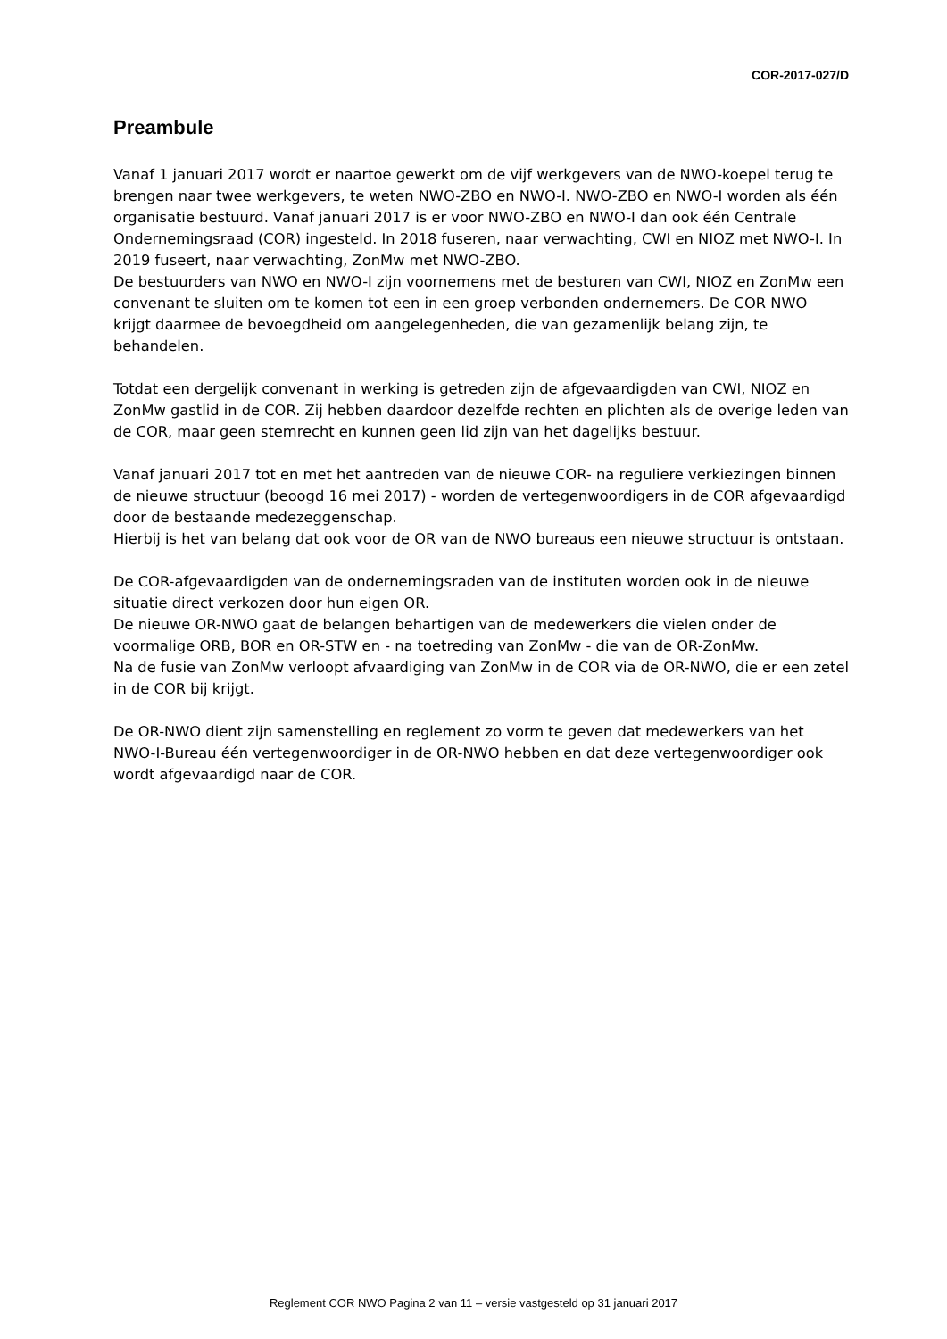COR-2017-027/D
Preambule
Vanaf 1 januari 2017 wordt er naartoe gewerkt om de vijf werkgevers van de NWO-koepel terug te brengen naar twee werkgevers, te weten NWO-ZBO en NWO-I. NWO-ZBO en NWO-I worden als één organisatie bestuurd. Vanaf januari 2017 is er voor NWO-ZBO en NWO-I dan ook één Centrale Ondernemingsraad (COR) ingesteld. In 2018 fuseren, naar verwachting, CWI en NIOZ met NWO-I. In 2019 fuseert, naar verwachting, ZonMw met NWO-ZBO.
De bestuurders van NWO en NWO-I zijn voornemens met de besturen van CWI, NIOZ en ZonMw een convenant te sluiten om te komen tot een in een groep verbonden ondernemers. De COR NWO krijgt daarmee de bevoegdheid om aangelegenheden, die van gezamenlijk belang zijn, te behandelen.
Totdat een dergelijk convenant in werking is getreden zijn de afgevaardigden van CWI, NIOZ en ZonMw gastlid in de COR. Zij hebben daardoor dezelfde rechten en plichten als de overige leden van de COR, maar geen stemrecht en kunnen geen lid zijn van het dagelijks bestuur.
Vanaf januari 2017 tot en met het aantreden van de nieuwe COR- na reguliere verkiezingen binnen de nieuwe structuur (beoogd 16 mei 2017) - worden de vertegenwoordigers in de COR afgevaardigd door de bestaande medezeggenschap.
Hierbij is het van belang dat ook voor de OR van de NWO bureaus een nieuwe structuur is ontstaan.
De COR-afgevaardigden van de ondernemingsraden van de instituten worden ook in de nieuwe situatie direct verkozen door hun eigen OR.
De nieuwe OR-NWO gaat de belangen behartigen van de medewerkers die vielen onder de voormalige ORB, BOR en OR-STW en - na toetreding van ZonMw - die van de OR-ZonMw.
Na de fusie van ZonMw verloopt afvaardiging van ZonMw in de COR via de OR-NWO, die er een zetel in de COR bij krijgt.
De OR-NWO dient zijn samenstelling en reglement zo vorm te geven dat medewerkers van het NWO-I-Bureau één vertegenwoordiger in de OR-NWO hebben en dat deze vertegenwoordiger ook wordt afgevaardigd naar de COR.
Reglement COR NWO Pagina 2 van 11 – versie vastgesteld op 31 januari 2017